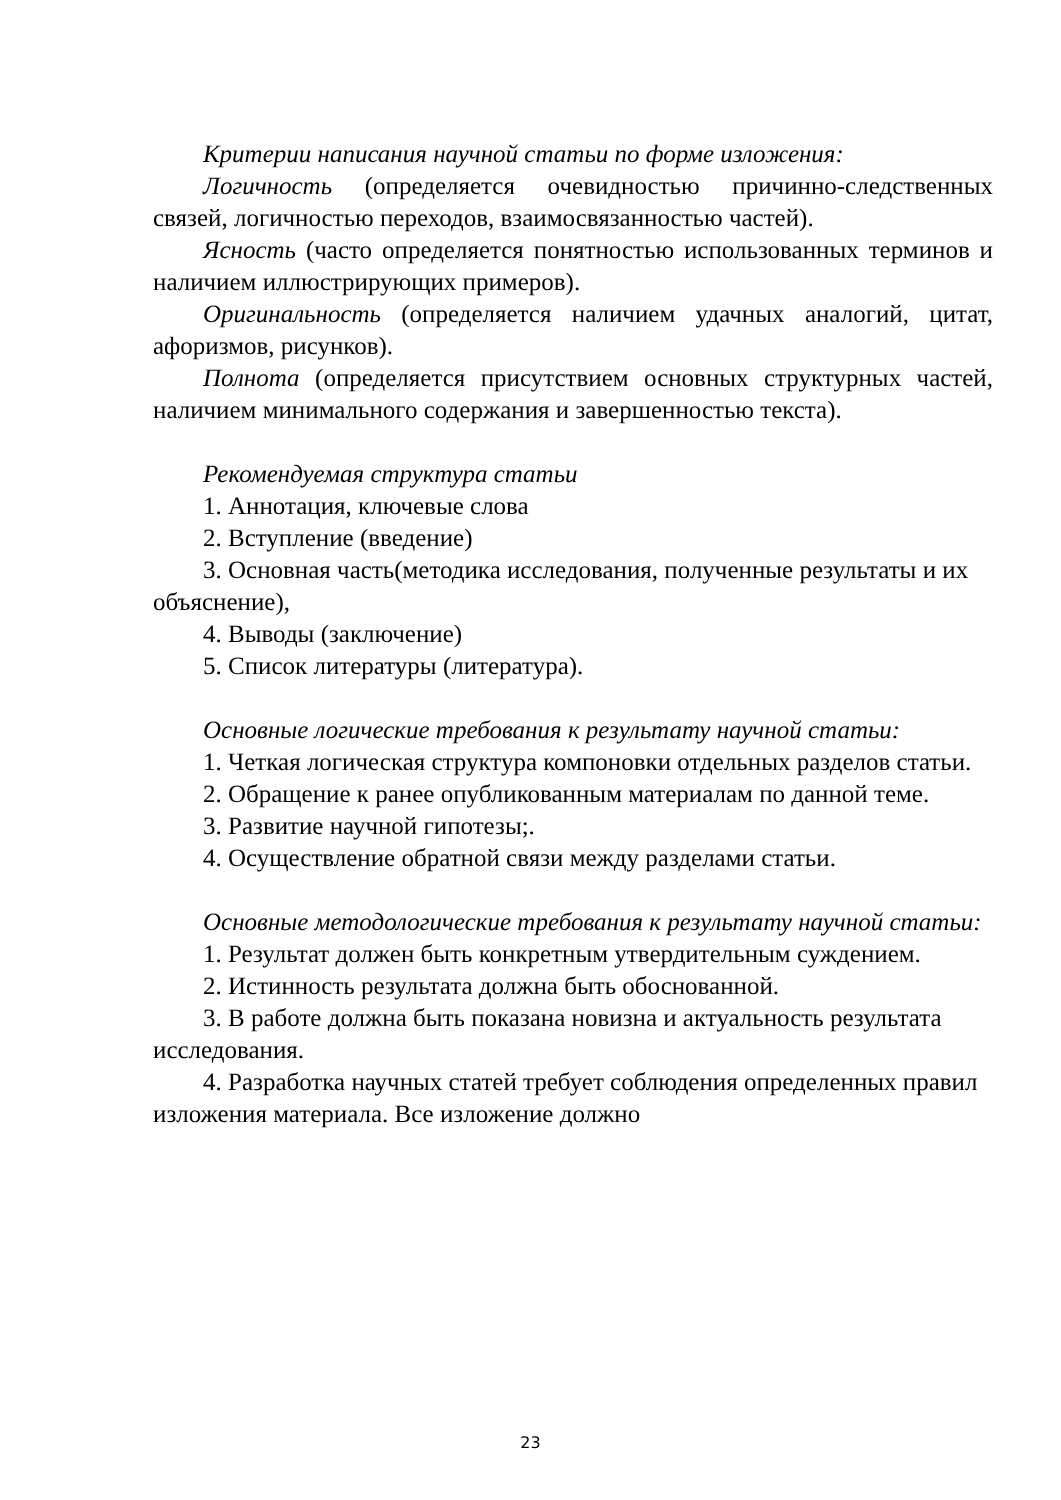Критерии написания научной статьи по форме изложения:
Логичность (определяется очевидностью причинно-следственных связей, логичностью переходов, взаимосвязанностью частей).
Ясность (часто определяется понятностью использованных терминов и наличием иллюстрирующих примеров).
Оригинальность (определяется наличием удачных аналогий, цитат, афоризмов, рисунков).
Полнота (определяется присутствием основных структурных частей, наличием минимального содержания и завершенностью текста).
Рекомендуемая структура статьи
1. Аннотация, ключевые слова
2. Вступление (введение)
3. Основная часть(методика исследования, полученные результаты и их объяснение),
4. Выводы (заключение)
5. Список литературы (литература).
Основные логические требования к результату научной статьи:
1. Четкая логическая структура компоновки отдельных разделов статьи.
2. Обращение к ранее опубликованным материалам по данной теме.
3. Развитие научной гипотезы;.
4. Осуществление обратной связи между разделами статьи.
Основные методологические требования к результату научной статьи:
1. Результат должен быть конкретным утвердительным суждением.
2. Истинность результата должна быть обоснованной.
3. В работе должна быть показана новизна и актуальность результата исследования.
4. Разработка научных статей требует соблюдения определенных правил изложения материала. Все изложение должно
23